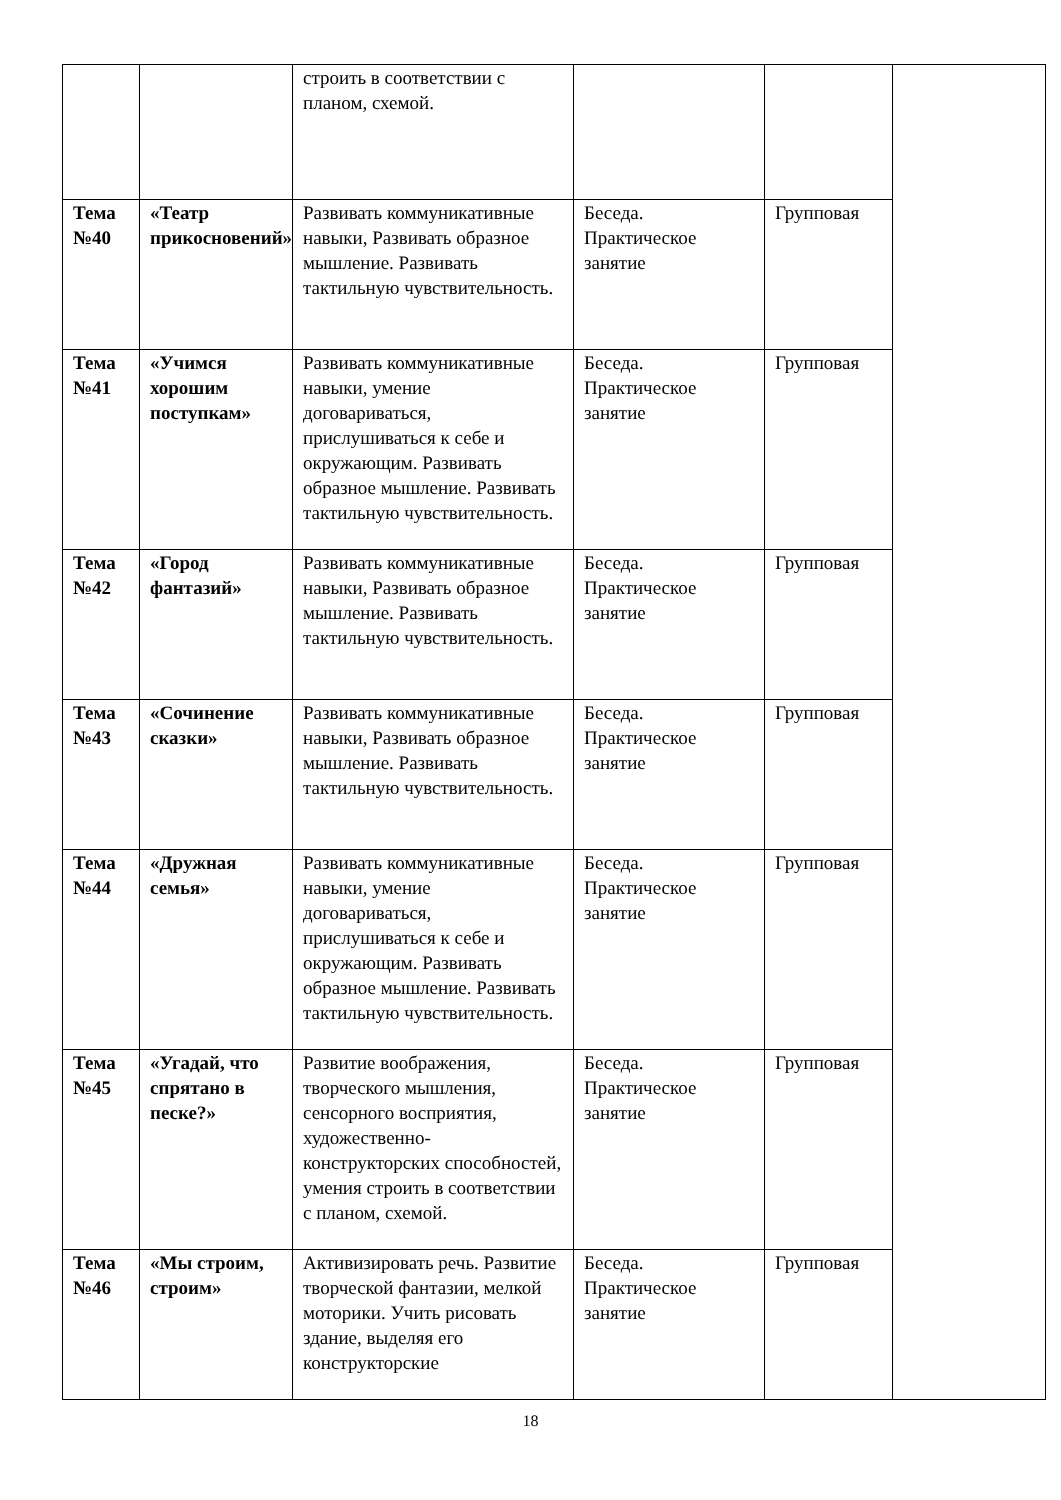| | | строить в соответствии с планом, схемой. | | | |
| Тема №40 | «Театр прикосновений» | Развивать коммуникативные навыки, Развивать образное мышление. Развивать тактильную чувствительность. | Беседа. Практическое занятие | Групповая | |
| Тема №41 | «Учимся хорошим поступкам» | Развивать коммуникативные навыки, умение договариваться, прислушиваться к себе и окружающим. Развивать образное мышление. Развивать тактильную чувствительность. | Беседа. Практическое занятие | Групповая | |
| Тема №42 | «Город фантазий» | Развивать коммуникативные навыки, Развивать образное мышление. Развивать тактильную чувствительность. | Беседа. Практическое занятие | Групповая | |
| Тема №43 | «Сочинение сказки» | Развивать коммуникативные навыки, Развивать образное мышление. Развивать тактильную чувствительность. | Беседа. Практическое занятие | Групповая | |
| Тема №44 | «Дружная семья» | Развивать коммуникативные навыки, умение договариваться, прислушиваться к себе и окружающим. Развивать образное мышление. Развивать тактильную чувствительность. | Беседа. Практическое занятие | Групповая | |
| Тема №45 | «Угадай, что спрятано в песке?» | Развитие воображения, творческого мышления, сенсорного восприятия, художественно-конструкторских способностей, умения строить в соответствии с планом, схемой. | Беседа. Практическое занятие | Групповая | |
| Тема №46 | «Мы строим, строим» | Активизировать речь. Развитие творческой фантазии, мелкой моторики. Учить рисовать здание, выделяя его конструкторские | Беседа. Практическое занятие | Групповая | |
18